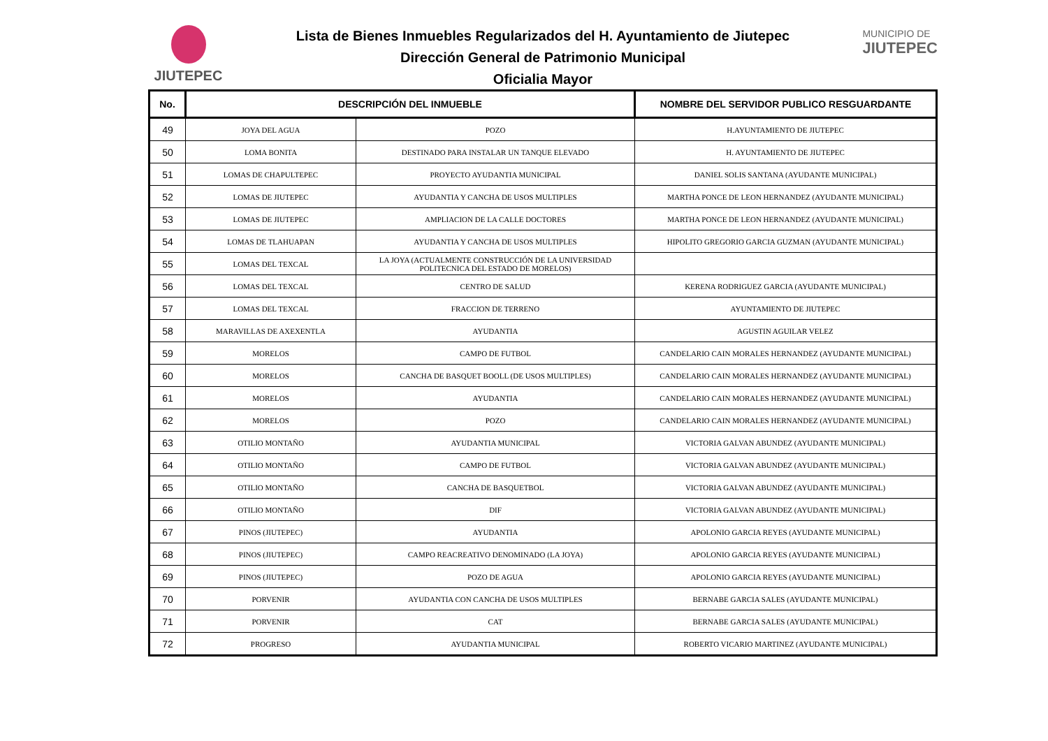JIUTEPEC
Lista de Bienes Inmuebles Regularizados del H. Ayuntamiento de Jiutepec
Dirección General de Patrimonio Municipal
Oficialia Mayor
MUNICIPIO DE
JIUTEPEC
| No. | DESCRIPCIÓN DEL INMUEBLE | | NOMBRE DEL SERVIDOR PUBLICO RESGUARDANTE |
| --- | --- | --- | --- |
| 49 | JOYA DEL AGUA | POZO | H.AYUNTAMIENTO DE JIUTEPEC |
| 50 | LOMA BONITA | DESTINADO PARA INSTALAR UN TANQUE ELEVADO | H. AYUNTAMIENTO DE JIUTEPEC |
| 51 | LOMAS DE CHAPULTEPEC | PROYECTO AYUDANTIA MUNICIPAL | DANIEL SOLIS SANTANA (AYUDANTE MUNICIPAL) |
| 52 | LOMAS DE JIUTEPEC | AYUDANTIA Y CANCHA DE USOS MULTIPLES | MARTHA PONCE DE LEON HERNANDEZ (AYUDANTE MUNICIPAL) |
| 53 | LOMAS DE JIUTEPEC | AMPLIACION DE LA CALLE DOCTORES | MARTHA PONCE DE LEON HERNANDEZ (AYUDANTE MUNICIPAL) |
| 54 | LOMAS DE TLAHUAPAN | AYUDANTIA Y CANCHA DE USOS MULTIPLES | HIPOLITO GREGORIO GARCIA GUZMAN (AYUDANTE MUNICIPAL) |
| 55 | LOMAS DEL TEXCAL | LA JOYA (ACTUALMENTE CONSTRUCCIÓN DE LA UNIVERSIDAD POLITECNICA DEL ESTADO DE MORELOS) | |
| 56 | LOMAS DEL TEXCAL | CENTRO DE SALUD | KERENA RODRIGUEZ GARCIA (AYUDANTE MUNICIPAL) |
| 57 | LOMAS DEL TEXCAL | FRACCION DE TERRENO | AYUNTAMIENTO DE JIUTEPEC |
| 58 | MARAVILLAS DE AXEXENTLA | AYUDANTIA | AGUSTIN AGUILAR VELEZ |
| 59 | MORELOS | CAMPO DE FUTBOL | CANDELARIO CAIN MORALES HERNANDEZ (AYUDANTE MUNICIPAL) |
| 60 | MORELOS | CANCHA DE BASQUET BOOLL (DE USOS MULTIPLES) | CANDELARIO CAIN MORALES HERNANDEZ (AYUDANTE MUNICIPAL) |
| 61 | MORELOS | AYUDANTIA | CANDELARIO CAIN MORALES HERNANDEZ (AYUDANTE MUNICIPAL) |
| 62 | MORELOS | POZO | CANDELARIO CAIN MORALES HERNANDEZ (AYUDANTE MUNICIPAL) |
| 63 | OTILIO MONTAÑO | AYUDANTIA MUNICIPAL | VICTORIA GALVAN ABUNDEZ (AYUDANTE MUNICIPAL) |
| 64 | OTILIO MONTAÑO | CAMPO DE FUTBOL | VICTORIA GALVAN ABUNDEZ (AYUDANTE MUNICIPAL) |
| 65 | OTILIO MONTAÑO | CANCHA DE BASQUETBOL | VICTORIA GALVAN ABUNDEZ (AYUDANTE MUNICIPAL) |
| 66 | OTILIO MONTAÑO | DIF | VICTORIA GALVAN ABUNDEZ (AYUDANTE MUNICIPAL) |
| 67 | PINOS (JIUTEPEC) | AYUDANTIA | APOLONIO GARCIA REYES (AYUDANTE MUNICIPAL) |
| 68 | PINOS (JIUTEPEC) | CAMPO REACREATIVO DENOMINADO (LA JOYA) | APOLONIO GARCIA REYES (AYUDANTE MUNICIPAL) |
| 69 | PINOS (JIUTEPEC) | POZO DE AGUA | APOLONIO GARCIA REYES (AYUDANTE MUNICIPAL) |
| 70 | PORVENIR | AYUDANTIA CON CANCHA DE USOS MULTIPLES | BERNABE GARCIA SALES (AYUDANTE MUNICIPAL) |
| 71 | PORVENIR | CAT | BERNABE GARCIA SALES (AYUDANTE MUNICIPAL) |
| 72 | PROGRESO | AYUDANTIA MUNICIPAL | ROBERTO VICARIO MARTINEZ (AYUDANTE MUNICIPAL) |